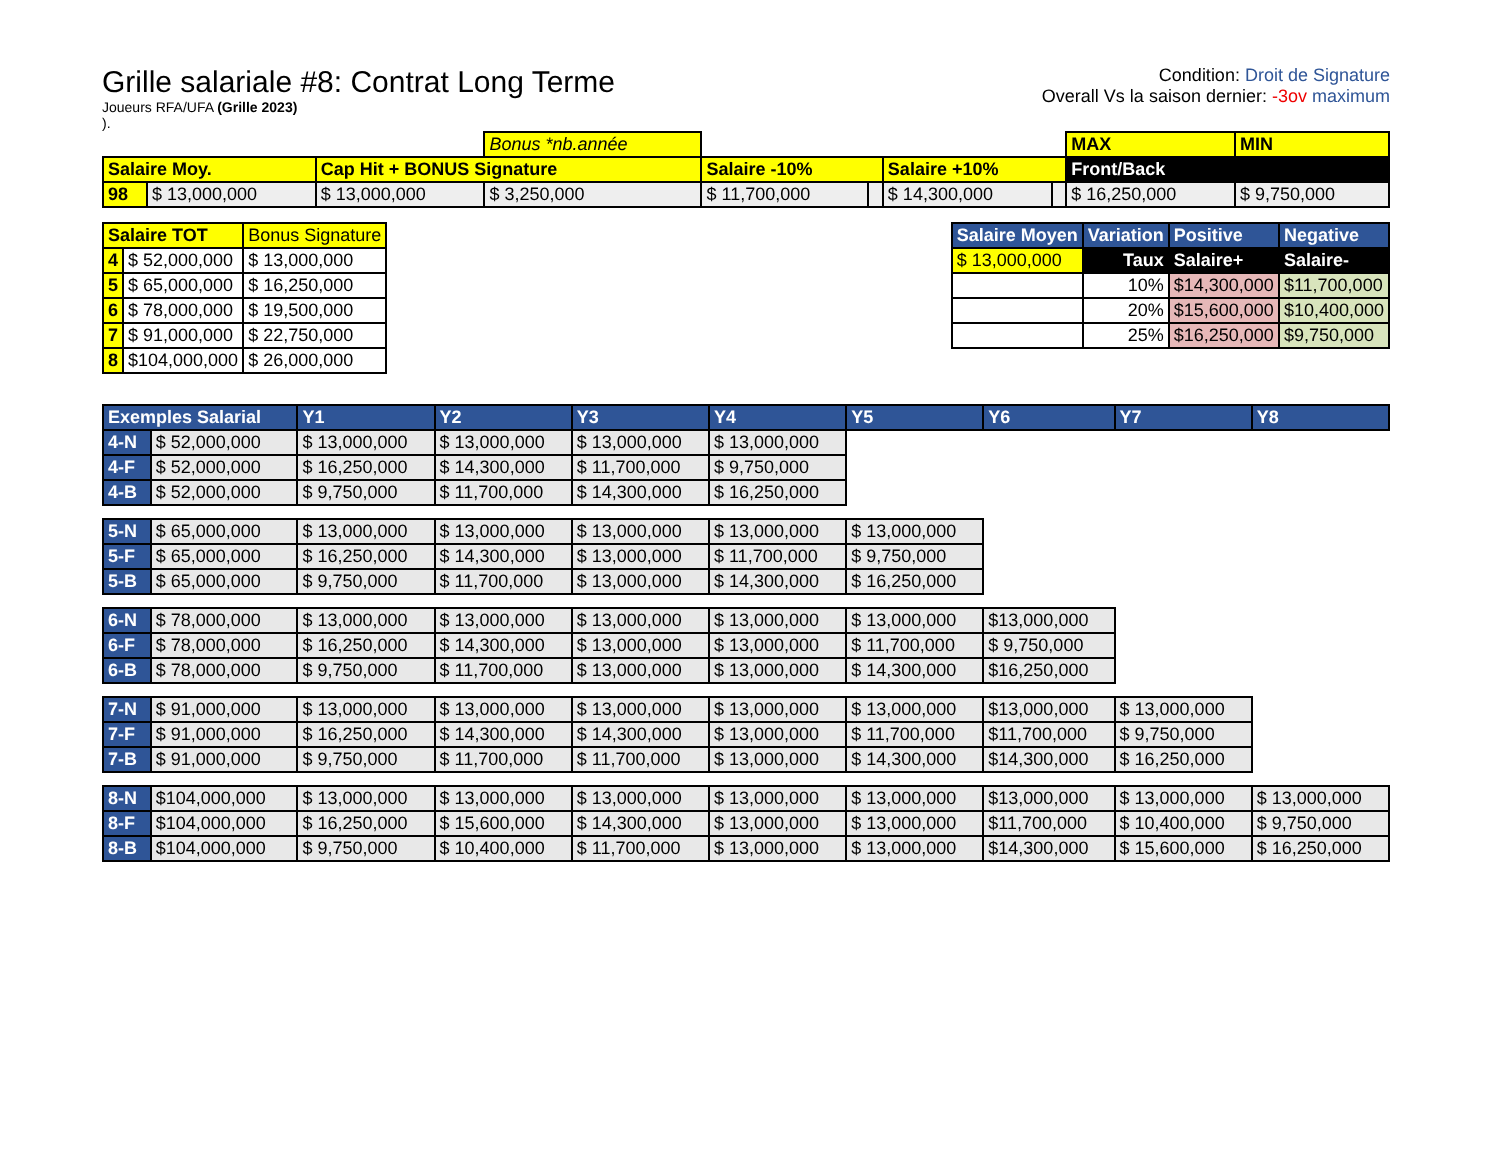Grille salariale #8: Contrat Long Terme
Joueurs RFA/UFA (Grille 2023)
).
Condition: Droit de Signature
Overall Vs la saison dernier: -3ov maximum
| | | | Bonus *nb.année | | | | | MAX | MIN |
| Salaire Moy. | | Cap Hit + BONUS Signature | | Salaire -10% | | Salaire +10% | | Front/Back | |
| 98 | $ 13,000,000 | $ 13,000,000 | $ 3,250,000 | $ 11,700,000 | | $ 14,300,000 | | $ 16,250,000 | $ 9,750,000 |
| Salaire TOT | | Bonus Signature |
| 4 | $ 52,000,000 | $ 13,000,000 |
| 5 | $ 65,000,000 | $ 16,250,000 |
| 6 | $ 78,000,000 | $ 19,500,000 |
| 7 | $ 91,000,000 | $ 22,750,000 |
| 8 | $104,000,000 | $ 26,000,000 |
| Salaire Moyen | Variation | Positive | Negative |
| $ 13,000,000 | Taux | Salaire+ | Salaire- |
| | 10% | $14,300,000 | $11,700,000 |
| | 20% | $15,600,000 | $10,400,000 |
| | 25% | $16,250,000 | $9,750,000 |
| Exemples Salarial | | Y1 | Y2 | Y3 | Y4 | Y5 | Y6 | Y7 | Y8 |
| 4-N | $ 52,000,000 | $ 13,000,000 | $ 13,000,000 | $ 13,000,000 | $ 13,000,000 | | | | |
| 4-F | $ 52,000,000 | $ 16,250,000 | $ 14,300,000 | $ 11,700,000 | $ 9,750,000 | | | | |
| 4-B | $ 52,000,000 | $ 9,750,000 | $ 11,700,000 | $ 14,300,000 | $ 16,250,000 | | | | |
| 5-N | $ 65,000,000 | $ 13,000,000 | $ 13,000,000 | $ 13,000,000 | $ 13,000,000 | $ 13,000,000 | | | |
| 5-F | $ 65,000,000 | $ 16,250,000 | $ 14,300,000 | $ 13,000,000 | $ 11,700,000 | $ 9,750,000 | | | |
| 5-B | $ 65,000,000 | $ 9,750,000 | $ 11,700,000 | $ 13,000,000 | $ 14,300,000 | $ 16,250,000 | | | |
| 6-N | $ 78,000,000 | $ 13,000,000 | $ 13,000,000 | $ 13,000,000 | $ 13,000,000 | $ 13,000,000 | $13,000,000 | | |
| 6-F | $ 78,000,000 | $ 16,250,000 | $ 14,300,000 | $ 13,000,000 | $ 13,000,000 | $ 11,700,000 | $ 9,750,000 | | |
| 6-B | $ 78,000,000 | $ 9,750,000 | $ 11,700,000 | $ 13,000,000 | $ 13,000,000 | $ 14,300,000 | $16,250,000 | | |
| 7-N | $ 91,000,000 | $ 13,000,000 | $ 13,000,000 | $ 13,000,000 | $ 13,000,000 | $ 13,000,000 | $13,000,000 | $ 13,000,000 | |
| 7-F | $ 91,000,000 | $ 16,250,000 | $ 14,300,000 | $ 14,300,000 | $ 13,000,000 | $ 11,700,000 | $11,700,000 | $ 9,750,000 | |
| 7-B | $ 91,000,000 | $ 9,750,000 | $ 11,700,000 | $ 11,700,000 | $ 13,000,000 | $ 14,300,000 | $14,300,000 | $ 16,250,000 | |
| 8-N | $104,000,000 | $ 13,000,000 | $ 13,000,000 | $ 13,000,000 | $ 13,000,000 | $ 13,000,000 | $13,000,000 | $ 13,000,000 | $ 13,000,000 |
| 8-F | $104,000,000 | $ 16,250,000 | $ 15,600,000 | $ 14,300,000 | $ 13,000,000 | $ 13,000,000 | $11,700,000 | $ 10,400,000 | $ 9,750,000 |
| 8-B | $104,000,000 | $ 9,750,000 | $ 10,400,000 | $ 11,700,000 | $ 13,000,000 | $ 13,000,000 | $14,300,000 | $ 15,600,000 | $ 16,250,000 |